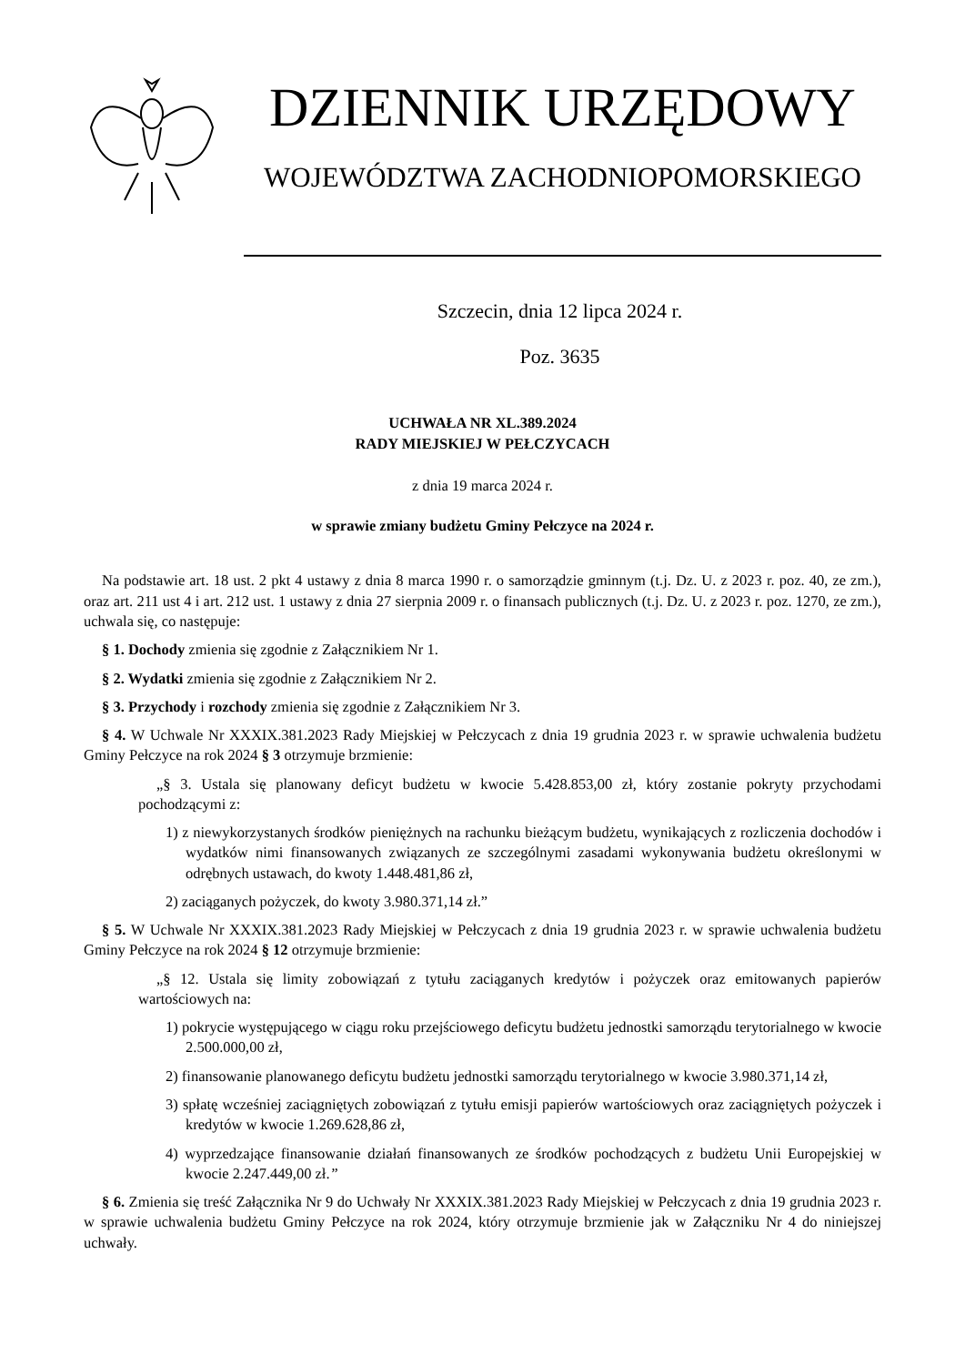DZIENNIK URZĘDOWY
WOJEWÓDZTWA ZACHODNIOPOMORSKIEGO
Szczecin, dnia 12 lipca 2024 r.
Poz. 3635
UCHWAŁA NR XL.389.2024
RADY MIEJSKIEJ W PEŁCZYCACH
z dnia 19 marca 2024 r.
w sprawie zmiany budżetu Gminy Pełczyce na 2024 r.
Na podstawie art. 18 ust. 2 pkt 4 ustawy z dnia 8 marca 1990 r. o samorządzie gminnym (t.j. Dz. U. z 2023 r. poz. 40, ze zm.), oraz art. 211 ust 4 i art. 212 ust. 1 ustawy z dnia 27 sierpnia 2009 r. o finansach publicznych (t.j. Dz. U. z 2023 r. poz. 1270, ze zm.), uchwala się, co następuje:
§ 1. Dochody zmienia się zgodnie z Załącznikiem Nr 1.
§ 2. Wydatki zmienia się zgodnie z Załącznikiem Nr 2.
§ 3. Przychody i rozchody zmienia się zgodnie z Załącznikiem Nr 3.
§ 4. W Uchwale Nr XXXIX.381.2023 Rady Miejskiej w Pełczycach z dnia 19 grudnia 2023 r. w sprawie uchwalenia budżetu Gminy Pełczyce na rok 2024 § 3 otrzymuje brzmienie:
„§ 3. Ustala się planowany deficyt budżetu w kwocie 5.428.853,00 zł, który zostanie pokryty przychodami pochodzącymi z:
1) z niewykorzystanych środków pieniężnych na rachunku bieżącym budżetu, wynikających z rozliczenia dochodów i wydatków nimi finansowanych związanych ze szczególnymi zasadami wykonywania budżetu określonymi w odrębnych ustawach, do kwoty 1.448.481,86 zł,
2) zaciąganych pożyczek, do kwoty 3.980.371,14 zł.”
§ 5. W Uchwale Nr XXXIX.381.2023 Rady Miejskiej w Pełczycach z dnia 19 grudnia 2023 r. w sprawie uchwalenia budżetu Gminy Pełczyce na rok 2024 § 12 otrzymuje brzmienie:
„§ 12. Ustala się limity zobowiązań z tytułu zaciąganych kredytów i pożyczek oraz emitowanych papierów wartościowych na:
1) pokrycie występującego w ciągu roku przejściowego deficytu budżetu jednostki samorządu terytorialnego w kwocie 2.500.000,00 zł,
2) finansowanie planowanego deficytu budżetu jednostki samorządu terytorialnego w kwocie 3.980.371,14 zł,
3) spłatę wcześniej zaciągniętych zobowiązań z tytułu emisji papierów wartościowych oraz zaciągniętych pożyczek i kredytów w kwocie 1.269.628,86 zł,
4) wyprzedzające finansowanie działań finansowanych ze środków pochodzących z budżetu Unii Europejskiej w kwocie 2.247.449,00 zł.”
§ 6. Zmienia się treść Załącznika Nr 9 do Uchwały Nr XXXIX.381.2023 Rady Miejskiej w Pełczycach z dnia 19 grudnia 2023 r. w sprawie uchwalenia budżetu Gminy Pełczyce na rok 2024, który otrzymuje brzmienie jak w Załączniku Nr 4 do niniejszej uchwały.